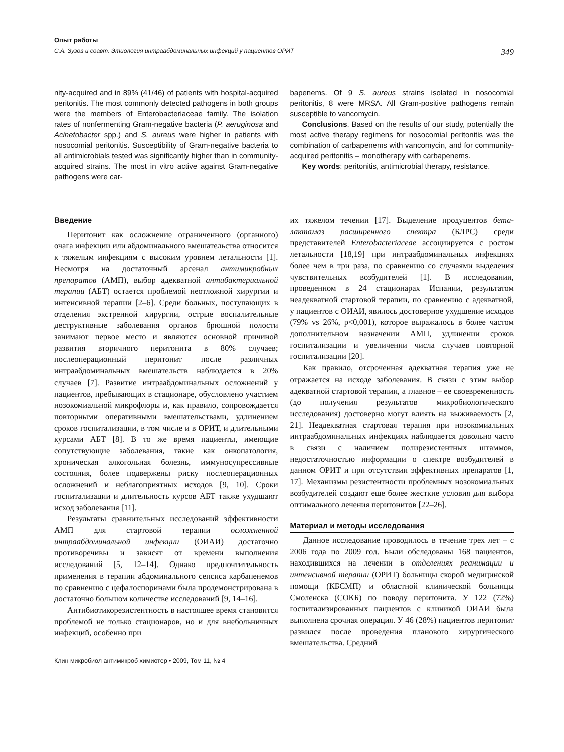Опыт работы
С.А. Зузов и соавт. Этиология интраабдоминальных инфекций у пациентов ОРИТ 349
nity-acquired and in 89% (41/46) of patients with hospital-acquired peritonitis. The most commonly detected pathogens in both groups were the members of Enterobacteriaceae family. The isolation rates of nonfermenting Gram-negative bacteria (P. aeruginosa and Acinetobacter spp.) and S. aureus were higher in patients with nosocomial peritonitis. Susceptibility of Gram-negative bacteria to all antimicrobials tested was significantly higher than in community-acquired strains. The most in vitro active against Gram-negative pathogens were car-
bapenems. Of 9 S. aureus strains isolated in nosocomial peritonitis, 8 were MRSA. All Gram-positive pathogens remain susceptible to vancomycin.
Conclusions. Based on the results of our study, potentially the most active therapy regimens for nosocomial peritonitis was the combination of carbapenems with vancomycin, and for community-acquired peritonitis – monotherapy with carbapenems.
Key words: peritonitis, antimicrobial therapy, resistance.
Введение
Перитонит как осложнение ограниченного (органного) очага инфекции или абдоминального вмешательства относится к тяжелым инфекциям с высоким уровнем летальности [1]. Несмотря на достаточный арсенал антимикробных препаратов (АМП), выбор адекватной антибактериальной терапии (АБТ) остается проблемой неотложной хирургии и интенсивной терапии [2–6]. Среди больных, поступающих в отделения экстренной хирургии, острые воспалительные деструктивные заболевания органов брюшной полости занимают первое место и являются основной причиной развития вторичного перитонита в 80% случаев; послеоперационный перитонит после различных интраабдоминальных вмешательств наблюдается в 20% случаев [7]. Развитие интраабдоминальных осложнений у пациентов, пребывающих в стационаре, обусловлено участием нозокомиальной микрофлоры и, как правило, сопровождается повторными оперативными вмешательствами, удлинением сроков госпитализации, в том числе и в ОРИТ, и длительными курсами АБТ [8]. В то же время пациенты, имеющие сопутствующие заболевания, такие как онкопатология, хроническая алкогольная болезнь, иммуносупрессивные состояния, более подвержены риску послеоперационных осложнений и неблагоприятных исходов [9, 10]. Сроки госпитализации и длительность курсов АБТ также ухудшают исход заболевания [11].
Результаты сравнительных исследований эффективности АМП для стартовой терапии осложненной интраабдоминальной инфекции (ОИАИ) достаточно противоречивы и зависят от времени выполнения исследований [5, 12–14]. Однако предпочтительность применения в терапии абдоминального сепсиса карбапенемов по сравнению с цефалоспоринами была продемонстрирована в достаточно большом количестве исследований [9, 14–16].
Антибиотикорезистентность в настоящее время становится проблемой не только стационаров, но и для внебольничных инфекций, особенно при
их тяжелом течении [17]. Выделение продуцентов бета-лактамаз расширенного спектра (БЛРС) среди представителей Enterobacteriaceae ассоциируется с ростом летальности [18,19] при интраабдоминальных инфекциях более чем в три раза, по сравнению со случаями выделения чувствительных возбудителей [1]. В исследовании, проведенном в 24 стационарах Испании, результатом неадекватной стартовой терапии, по сравнению с адекватной, у пациентов с ОИАИ, явилось достоверное ухудшение исходов (79% vs 26%, p<0,001), которое выражалось в более частом дополнительном назначении АМП, удлинении сроков госпитализации и увеличении числа случаев повторной госпитализации [20].
Как правило, отсроченная адекватная терапия уже не отражается на исходе заболевания. В связи с этим выбор адекватной стартовой терапии, а главное – ее своевременность (до получения результатов микробиологического исследования) достоверно могут влиять на выживаемость [2, 21]. Неадекватная стартовая терапия при нозокомиальных интраабдоминальных инфекциях наблюдается довольно часто в связи с наличием полирезистентных штаммов, недостаточностью информации о спектре возбудителей в данном ОРИТ и при отсутствии эффективных препаратов [1, 17]. Механизмы резистентности проблемных нозокомиальных возбудителей создают еще более жесткие условия для выбора оптимального лечения перитонитов [22–26].
Материал и методы исследования
Данное исследование проводилось в течение трех лет – с 2006 года по 2009 год. Были обследованы 168 пациентов, находившихся на лечении в отделениях реанимации и интенсивной терапии (ОРИТ) больницы скорой медицинской помощи (КБСМП) и областной клинической больницы Смоленска (СОКБ) по поводу перитонита. У 122 (72%) госпитализированных пациентов с клиникой ОИАИ была выполнена срочная операция. У 46 (28%) пациентов перитонит развился после проведения планового хирургического вмешательства. Средний
Клин микробиол антимикроб химиотер • 2009, Том 11, № 4